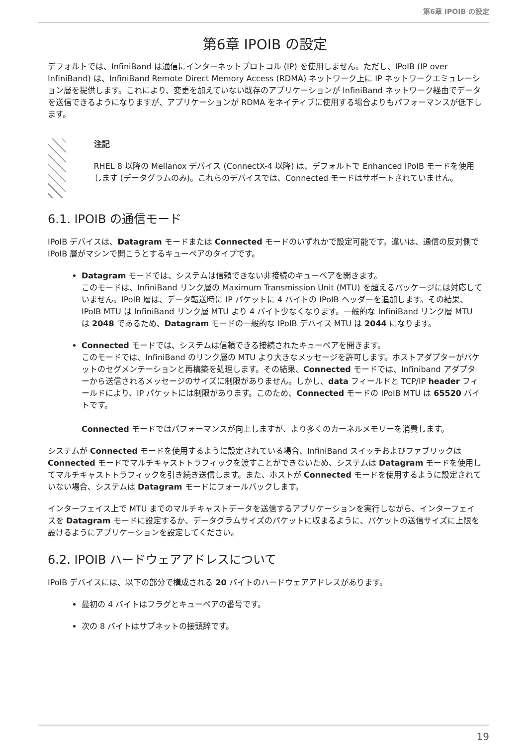第6章 IPOIB の設定
第6章 IPOIB の設定
デフォルトでは、InfiniBand は通信にインターネットプロトコル (IP) を使用しません。ただし、IPoIB (IP over InfiniBand) は、InfiniBand Remote Direct Memory Access (RDMA) ネットワーク上に IP ネットワークエミュレーション層を提供します。これにより、変更を加えていない既存のアプリケーションが InfiniBand ネットワーク経由でデータを送信できるようになりますが、アプリケーションが RDMA をネイティブに使用する場合よりもパフォーマンスが低下します。
注記
RHEL 8 以降の Mellanox デバイス (ConnectX-4 以降) は、デフォルトで Enhanced IPoIB モードを使用します (データグラムのみ)。これらのデバイスでは、Connected モードはサポートされていません。
6.1. IPOIB の通信モード
IPoIB デバイスは、Datagram モードまたは Connected モードのいずれかで設定可能です。違いは、通信の反対側で IPoIB 層がマシンで開こうとするキューペアのタイプです。
Datagram モードでは、システムは信頼できない非接続のキューペアを開きます。
このモードは、InfiniBand リンク層の Maximum Transmission Unit (MTU) を超えるパッケージには対応していません。IPoIB 層は、データ転送時に IP パケットに 4 バイトの IPoIB ヘッダーを追加します。その結果、IPoIB MTU は InfiniBand リンク層 MTU より 4 バイト少なくなります。一般的な InfiniBand リンク層 MTU は 2048 であるため、Datagram モードの一般的な IPoIB デバイス MTU は 2044 になります。
Connected モードでは、システムは信頼できる接続されたキューペアを開きます。
このモードでは、InfiniBand のリンク層の MTU より大きなメッセージを許可します。ホストアダプターがパケットのセグメンテーションと再構築を処理します。その結果、Connected モードでは、Infiniband アダプターから送信されるメッセージのサイズに制限がありません。しかし、data フィールドと TCP/IP header フィールドにより、IP パケットには制限があります。このため、Connected モードの IPoIB MTU は 65520 バイトです。
Connected モードではパフォーマンスが向上しますが、より多くのカーネルメモリーを消費します。
システムが Connected モードを使用するように設定されている場合、InfiniBand スイッチおよびファブリックは Connected モードでマルチキャストトラフィックを渡すことができないため、システムは Datagram モードを使用してマルチキャストトラフィックを引き続き送信します。また、ホストが Connected モードを使用するように設定されていない場合、システムは Datagram モードにフォールバックします。
インターフェイス上で MTU までのマルチキャストデータを送信するアプリケーションを実行しながら、インターフェイスを Datagram モードに設定するか、データグラムサイズのパケットに収まるように、パケットの送信サイズに上限を設けるようにアプリケーションを設定してください。
6.2. IPOIB ハードウェアアドレスについて
IPoIB デバイスには、以下の部分で構成される 20 バイトのハードウェアアドレスがあります。
最初の 4 バイトはフラグとキューペアの番号です。
次の 8 バイトはサブネットの接頭辞です。
19